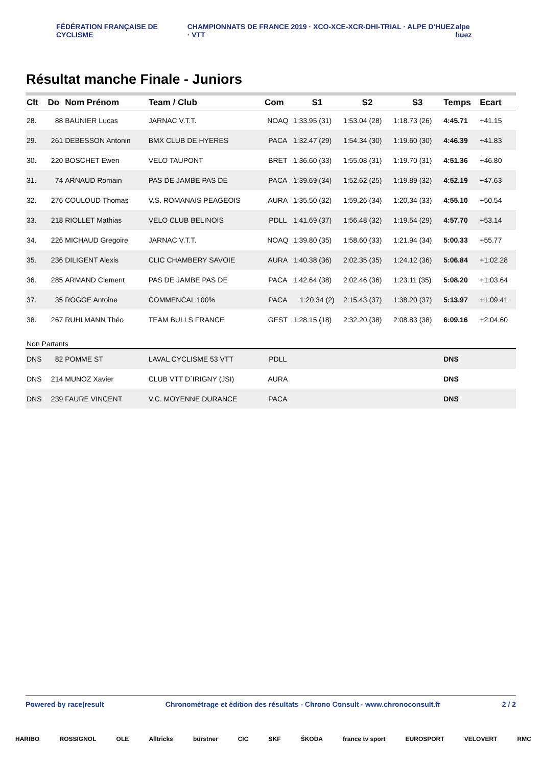FÉDÉRATION FRANÇAISE DE CYCLISME
CHAMPIONNATS DE FRANCE 2019 · XCO-XCE-XCR-DHI-TRIAL · ALPE D'HUEZ · VTT
alpe huez
Résultat manche Finale - Juniors
| Clt | Do | Nom Prénom | Team / Club | Com | S1 | S2 | S3 | Temps | Ecart |
| --- | --- | --- | --- | --- | --- | --- | --- | --- | --- |
| 28. | 88 | BAUNIER Lucas | JARNAC V.T.T. | NOAQ | 1:33.95 (31) | 1:53.04 (28) | 1:18.73 (26) | 4:45.71 | +41.15 |
| 29. | 261 | DEBESSON Antonin | BMX CLUB DE HYERES | PACA | 1:32.47 (29) | 1:54.34 (30) | 1:19.60 (30) | 4:46.39 | +41.83 |
| 30. | 220 | BOSCHET Ewen | VELO TAUPONT | BRET | 1:36.60 (33) | 1:55.08 (31) | 1:19.70 (31) | 4:51.36 | +46.80 |
| 31. | 74 | ARNAUD Romain | PAS DE JAMBE PAS DE | PACA | 1:39.69 (34) | 1:52.62 (25) | 1:19.89 (32) | 4:52.19 | +47.63 |
| 32. | 276 | COULOUD Thomas | V.S. ROMANAIS PEAGEOIS | AURA | 1:35.50 (32) | 1:59.26 (34) | 1:20.34 (33) | 4:55.10 | +50.54 |
| 33. | 218 | RIOLLET Mathias | VELO CLUB BELINOIS | PDLL | 1:41.69 (37) | 1:56.48 (32) | 1:19.54 (29) | 4:57.70 | +53.14 |
| 34. | 226 | MICHAUD Gregoire | JARNAC V.T.T. | NOAQ | 1:39.80 (35) | 1:58.60 (33) | 1:21.94 (34) | 5:00.33 | +55.77 |
| 35. | 236 | DILIGENT Alexis | CLIC CHAMBERY SAVOIE | AURA | 1:40.38 (36) | 2:02.35 (35) | 1:24.12 (36) | 5:06.84 | +1:02.28 |
| 36. | 285 | ARMAND Clement | PAS DE JAMBE PAS DE | PACA | 1:42.64 (38) | 2:02.46 (36) | 1:23.11 (35) | 5:08.20 | +1:03.64 |
| 37. | 35 | ROGGE Antoine | COMMENCAL 100% | PACA | 1:20.34 (2) | 2:15.43 (37) | 1:38.20 (37) | 5:13.97 | +1:09.41 |
| 38. | 267 | RUHLMANN Théo | TEAM BULLS FRANCE | GEST | 1:28.15 (18) | 2:32.20 (38) | 2:08.83 (38) | 6:09.16 | +2:04.60 |
| Non Partants | | | | | | | | | |
| DNS | 82 | POMME ST | LAVAL CYCLISME 53 VTT | PDLL | | | | DNS | |
| DNS | 214 | MUNOZ Xavier | CLUB VTT D`IRIGNY (JSI) | AURA | | | | DNS | |
| DNS | 239 | FAURE VINCENT | V.C. MOYENNE DURANCE | PACA | | | | DNS | |
Powered by race|result Chronométrage et édition des résultats - Chrono Consult - www.chronoconsult.fr 2 / 2
HARIBO ROSSIGNOL OLE Alltricks bürstner CIC SKF ŠKODA france tv sport EUROSPORT VELOVERT RMC